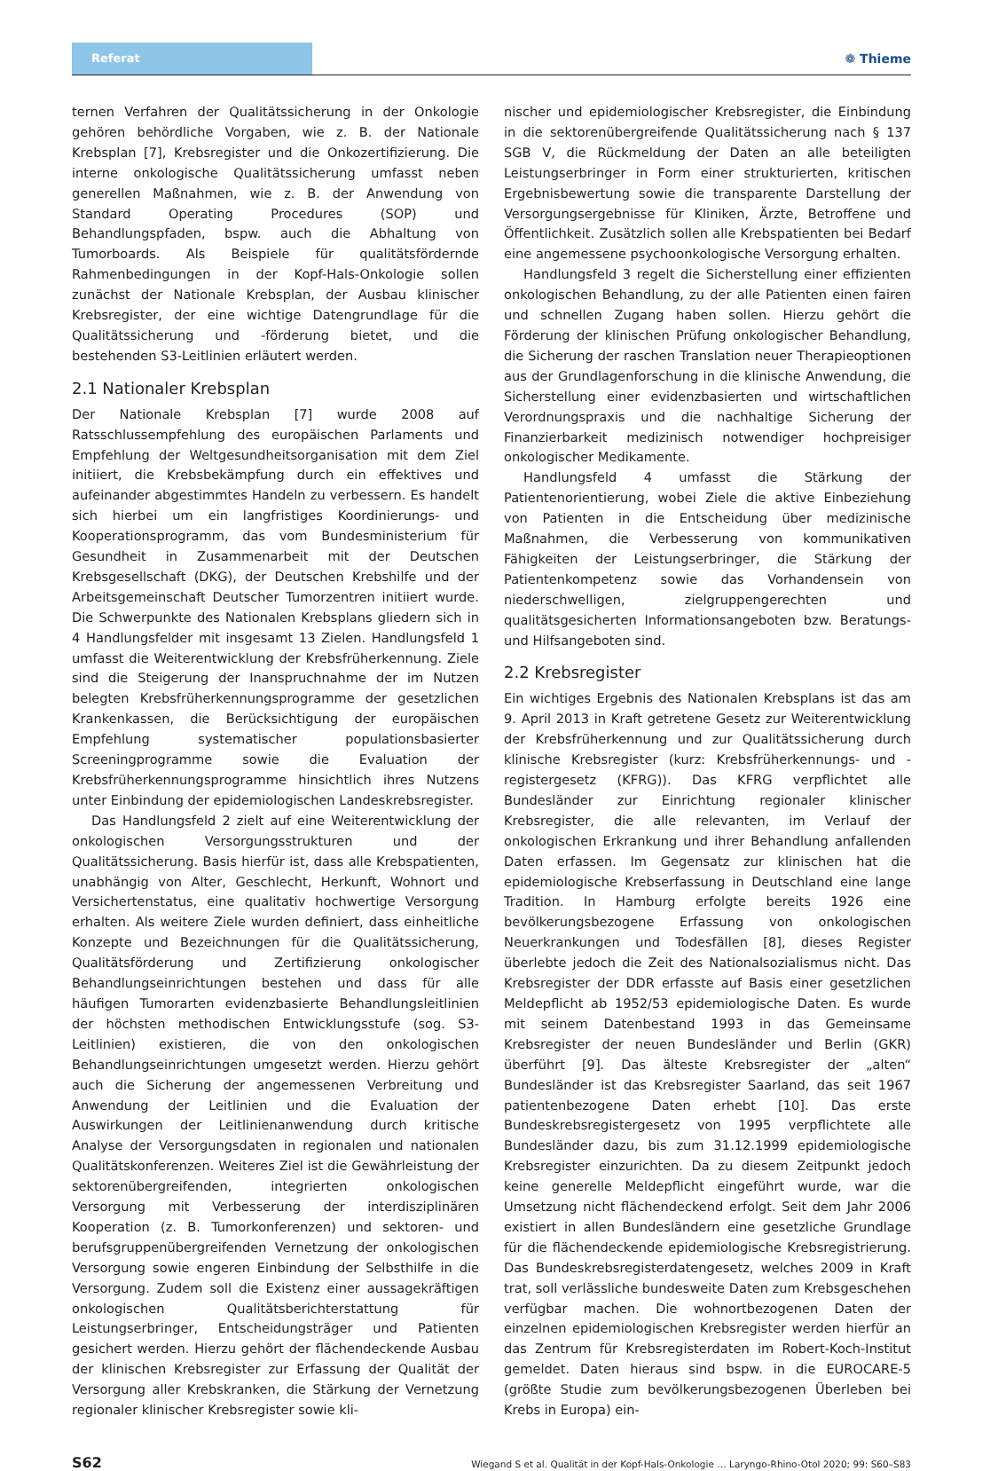Referat
❁ Thieme
ternen Verfahren der Qualitätssicherung in der Onkologie gehören behördliche Vorgaben, wie z. B. der Nationale Krebsplan [7], Krebsregister und die Onkozertifizierung. Die interne onkologische Qualitätssicherung umfasst neben generellen Maßnahmen, wie z. B. der Anwendung von Standard Operating Procedures (SOP) und Behandlungspfaden, bspw. auch die Abhaltung von Tumorboards. Als Beispiele für qualitätsfördernde Rahmenbedingungen in der Kopf-Hals-Onkologie sollen zunächst der Nationale Krebsplan, der Ausbau klinischer Krebsregister, der eine wichtige Datengrundlage für die Qualitätssicherung und -förderung bietet, und die bestehenden S3-Leitlinien erläutert werden.
2.1 Nationaler Krebsplan
Der Nationale Krebsplan [7] wurde 2008 auf Ratsschlussempfehlung des europäischen Parlaments und Empfehlung der Weltgesundheitsorganisation mit dem Ziel initiiert, die Krebsbekämpfung durch ein effektives und aufeinander abgestimmtes Handeln zu verbessern. Es handelt sich hierbei um ein langfristiges Koordinierungs- und Kooperationsprogramm, das vom Bundesministerium für Gesundheit in Zusammenarbeit mit der Deutschen Krebsgesellschaft (DKG), der Deutschen Krebshilfe und der Arbeitsgemeinschaft Deutscher Tumorzentren initiiert wurde. Die Schwerpunkte des Nationalen Krebsplans gliedern sich in 4 Handlungsfelder mit insgesamt 13 Zielen. Handlungsfeld 1 umfasst die Weiterentwicklung der Krebsfrüherkennung. Ziele sind die Steigerung der Inanspruchnahme der im Nutzen belegten Krebsfrüherkennungsprogramme der gesetzlichen Krankenkassen, die Berücksichtigung der europäischen Empfehlung systematischer populationsbasierter Screeningprogramme sowie die Evaluation der Krebsfrüherkennungsprogramme hinsichtlich ihres Nutzens unter Einbindung der epidemiologischen Landeskrebsregister.
Das Handlungsfeld 2 zielt auf eine Weiterentwicklung der onkologischen Versorgungsstrukturen und der Qualitätssicherung. Basis hierfür ist, dass alle Krebspatienten, unabhängig von Alter, Geschlecht, Herkunft, Wohnort und Versichertenstatus, eine qualitativ hochwertige Versorgung erhalten. Als weitere Ziele wurden definiert, dass einheitliche Konzepte und Bezeichnungen für die Qualitätssicherung, Qualitätsförderung und Zertifizierung onkologischer Behandlungseinrichtungen bestehen und dass für alle häufigen Tumorarten evidenzbasierte Behandlungsleitlinien der höchsten methodischen Entwicklungsstufe (sog. S3-Leitlinien) existieren, die von den onkologischen Behandlungseinrichtungen umgesetzt werden. Hierzu gehört auch die Sicherung der angemessenen Verbreitung und Anwendung der Leitlinien und die Evaluation der Auswirkungen der Leitlinienanwendung durch kritische Analyse der Versorgungsdaten in regionalen und nationalen Qualitätskonferenzen. Weiteres Ziel ist die Gewährleistung der sektorenübergreifenden, integrierten onkologischen Versorgung mit Verbesserung der interdisziplinären Kooperation (z. B. Tumorkonferenzen) und sektoren- und berufsgruppenübergreifenden Vernetzung der onkologischen Versorgung sowie engeren Einbindung der Selbsthilfe in die Versorgung. Zudem soll die Existenz einer aussagekräftigen onkologischen Qualitätsberichterstattung für Leistungserbringer, Entscheidungsträger und Patienten gesichert werden. Hierzu gehört der flächendeckende Ausbau der klinischen Krebsregister zur Erfassung der Qualität der Versorgung aller Krebskranken, die Stärkung der Vernetzung regionaler klinischer Krebsregister sowie kli-
nischer und epidemiologischer Krebsregister, die Einbindung in die sektorenübergreifende Qualitätssicherung nach § 137 SGB V, die Rückmeldung der Daten an alle beteiligten Leistungserbringer in Form einer strukturierten, kritischen Ergebnisbewertung sowie die transparente Darstellung der Versorgungsergebnisse für Kliniken, Ärzte, Betroffene und Öffentlichkeit. Zusätzlich sollen alle Krebspatienten bei Bedarf eine angemessene psychoonkologische Versorgung erhalten.
Handlungsfeld 3 regelt die Sicherstellung einer effizienten onkologischen Behandlung, zu der alle Patienten einen fairen und schnellen Zugang haben sollen. Hierzu gehört die Förderung der klinischen Prüfung onkologischer Behandlung, die Sicherung der raschen Translation neuer Therapieoptionen aus der Grundlagenforschung in die klinische Anwendung, die Sicherstellung einer evidenzbasierten und wirtschaftlichen Verordnungspraxis und die nachhaltige Sicherung der Finanzierbarkeit medizinisch notwendiger hochpreisiger onkologischer Medikamente.
Handlungsfeld 4 umfasst die Stärkung der Patientenorientierung, wobei Ziele die aktive Einbeziehung von Patienten in die Entscheidung über medizinische Maßnahmen, die Verbesserung von kommunikativen Fähigkeiten der Leistungserbringer, die Stärkung der Patientenkompetenz sowie das Vorhandensein von niederschwelligen, zielgruppengerechten und qualitätsgesicherten Informationsangeboten bzw. Beratungs- und Hilfsangeboten sind.
2.2 Krebsregister
Ein wichtiges Ergebnis des Nationalen Krebsplans ist das am 9. April 2013 in Kraft getretene Gesetz zur Weiterentwicklung der Krebsfrüherkennung und zur Qualitätssicherung durch klinische Krebsregister (kurz: Krebsfrüherkennungs- und -registergesetz (KFRG)). Das KFRG verpflichtet alle Bundesländer zur Einrichtung regionaler klinischer Krebsregister, die alle relevanten, im Verlauf der onkologischen Erkrankung und ihrer Behandlung anfallenden Daten erfassen. Im Gegensatz zur klinischen hat die epidemiologische Krebserfassung in Deutschland eine lange Tradition. In Hamburg erfolgte bereits 1926 eine bevölkerungsbezogene Erfassung von onkologischen Neuerkrankungen und Todesfällen [8], dieses Register überlebte jedoch die Zeit des Nationalsozialismus nicht. Das Krebsregister der DDR erfasste auf Basis einer gesetzlichen Meldepflicht ab 1952/53 epidemiologische Daten. Es wurde mit seinem Datenbestand 1993 in das Gemeinsame Krebsregister der neuen Bundesländer und Berlin (GKR) überführt [9]. Das älteste Krebsregister der „alten“ Bundesländer ist das Krebsregister Saarland, das seit 1967 patientenbezogene Daten erhebt [10]. Das erste Bundeskrebsregistergesetz von 1995 verpflichtete alle Bundesländer dazu, bis zum 31.12.1999 epidemiologische Krebsregister einzurichten. Da zu diesem Zeitpunkt jedoch keine generelle Meldepflicht eingeführt wurde, war die Umsetzung nicht flächendeckend erfolgt. Seit dem Jahr 2006 existiert in allen Bundesländern eine gesetzliche Grundlage für die flächendeckende epidemiologische Krebsregistrierung. Das Bundeskrebsregisterdatengesetz, welches 2009 in Kraft trat, soll verlässliche bundesweite Daten zum Krebsgeschehen verfügbar machen. Die wohnortbezogenen Daten der einzelnen epidemiologischen Krebsregister werden hierfür an das Zentrum für Krebsregisterdaten im Robert-Koch-Institut gemeldet. Daten hieraus sind bspw. in die EUROCARE-5 (größte Studie zum bevölkerungsbezogenen Überleben bei Krebs in Europa) ein-
S62 Wiegand S et al. Qualität in der Kopf-Hals-Onkologie … Laryngo-Rhino-Otol 2020; 99: S60–S83